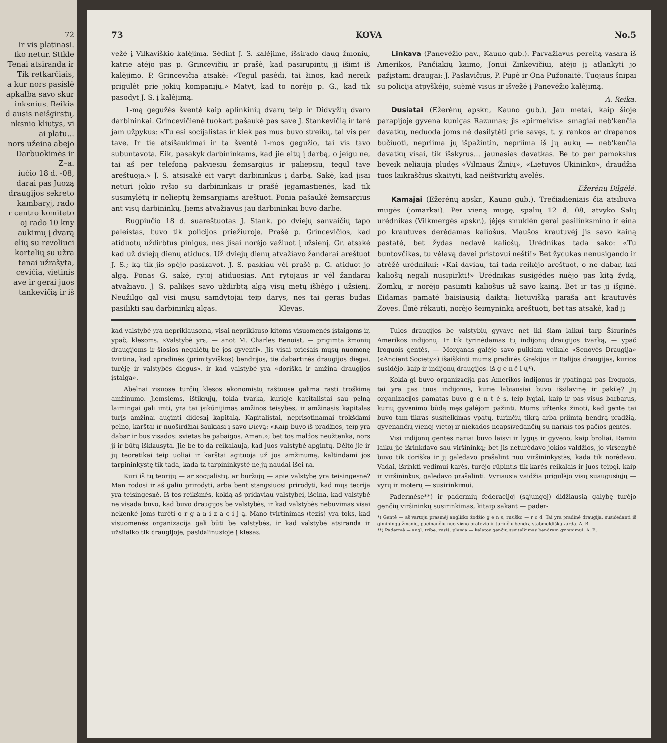72
ir vis platinasi.
iko netur. Stikle
Tenai atsiranda ir
Tik retkarčiais,
a kur nors pasislė
apkalba savo skur
inksnius. Reikia
d ausis neišgirstų,
nksnio kliutys, vi
ai platu...
nors užeina abejo
Darbuokimės ir
Z–a.
iučio 18 d. -08,
darai pas Juozą
draugijos sekreto
kambaryj, rado
r centro komiteto
oj rado 10 kny
aukimų į dvarą
elių su revoliuci
kortelių su užra
tenai užrašyta,
cevičia, vietinis
ave ir gerai juos
tankevičią ir iš
73 KOVA No.5
vežė į Vilkaviškio kalėjimą. Sėdint J. S. kalėjime, išsirado daug žmonių, katrie atėjo pas p. Grincevičių ir prašė, kad pasirupintų jį išimt iš kalėjimo. P. Grincevičia atsakė: «Tegul pasėdi, tai žinos, kad nereik prigulėt prie jokių kompanijų.» Matyt, kad to norėjo p. G., kad tik pasodyt J. S. į kalėjimą.
1-mą gegužės šventė kaip aplinkinių dvarų teip ir Didvyžių dvaro darbininkai. Grincevičienė tuokart pašaukė pas save J. Stankevičią ir tarė jam užpykus: «Tu esi socijalistas ir kiek pas mus buvo streikų, tai vis per tave. Ir tie atsišaukimai ir ta šventė 1-mos gegužio, tai vis tavo subuntavota. Eik, pasakyk darbininkams, kad jie eitų į darbą, o jeigu ne, tai aš per telefoną pakviesiu žemsargius ir paliepsiu, tegul tave areštuoja.» J. S. atsisakė eit varyt darbininkus į darbą. Sakė, kad jisai neturi jokio ryšio su darbininkais ir prašė jegamastienės, kad tik susimylėtų ir nelieptų žemsargiams areštuot. Ponia pašaukė žemsargius ant visų darbininkų. Jiems atvažiavus jau darbininkai buvo darbe.
Rugpiučio 18 d. suareštuotas J. Stank. po dviejų sanvaičių tapo paleistas, buvo tik policijos priežiuroje. Prašė p. Grincevičios, kad atiduotų uždirbtus pinigus, nes jisai norėjo važiuot į užsienį. Gr. atsakė kad už dviejų dienų atiduos. Už dviejų dienų atvažiavo žandarai areštuot J. S.; ką tik jis spėjo pasikavot. J. S. paskiau vėl prašė p. G. atiduot jo algą. Ponas G. sakė, rytoj atiduosiąs. Ant rytojaus ir vėl žandarai atvažiavo. J. S. palikęs savo uždirbtą algą visų metų išbėgo į užsienį. Neužilgo gal visi mųsų samdytojai teip darys, nes tai geras budas pasilikti sau darbininkų algas. Klevas.
Linkava (Panevėžio pav., Kauno gub.). Parvažiavus pereitą vasarą iš Amerikos, Pančiakių kaimo, Jonui Zinkevičiui, atėjo jį atlankyti jo pažįstami draugai: J. Paslavičius, P. Pupė ir Ona Pužonaitė. Tuojaus šnipai su policija atpyškėjo, suėmė visus ir išvežė į Panevėžio kalėjimą.
A. Reika.
Dusiatai (Ežerėnų apskr., Kauno gub.). Jau metai, kaip šioje parapijoje gyvena kunigas Razumas; jis «pirmeivis»: smagiai neb'kenčia davatkų, neduoda joms nė dasilytėti prie savęs, t. y. rankos ar drapanos bučiuoti, nepriima jų išpažintin, nepriima iš jų aukų — neb'kenčia davatkų visai, tik išskyrus... jaunasias davatkas. Be to per pamokslus beveik neliauja pludęs «Vilniaus Žinių», «Lietuvos Ukininko», draudžia tuos laikraščius skaityti, kad neištvirktų avelės.
Ežerėnų Dilgėlė.
Kamajai (Ežerėnų apskr., Kauno gub.). Trečiadieniais čia atsibuva mugės (jomarkai). Per vieną mugę, spalių 12 d. 08, atvyko Salų urėdnikas (Vilkmergės apskr.), įėjęs smuklėn gerai pasilinksmino ir eina po krautuves derėdamas kaliošus. Maušos krautuvėj jis savo kainą pastatė, bet žydas nedavė kaliošų. Urėdnikas tada sako: «Tu buntovčikas, tu vėlavą davei pristovui nešti!» Bet žydukas nenusigando ir atrėžė urėdnikui: «Kai daviau, tai tada reikėjo areštuot, o ne dabar, kai kaliošų negali nusipirkti!» Urėdnikas susigėdęs nuėjo pas kitą žydą, Zomkų, ir norėjo pasiimti kaliošus už savo kainą. Bet ir tas jį išginė. Eidamas pamatė baisiausią daiktą: lietuvišką parašą ant krautuvės Zoves. Ėmė rėkauti, norėjo šeimyninką areštuoti, bet tas atsakė, kad jį
kad valstybė yra nepriklausoma, visai nepriklauso kitoms visuomenės įstaigoms ir, ypač, klesoms. «Valstybė yra, — anot M. Charles Benoist, — prigimta žmonių draugijoms ir šiosios negalėtų be jos gyventi». Jis visai priešais mųsų nuomonę tvirtina, kad «pradinės (primityviškos) bendrijos, tie dabartinės draugijos diegai, turėję ir valstybės diegus», ir kad valstybė yra «doriška ir amžina draugijos įstaiga».
Abelnai visuose turčių klesos ekonomistų raštuose galima rasti troškimą amžinumo. Jiemsiems, ištikrųjų, tokia tvarka, kurioje kapitalistai sau pelną laimingai gali imti, yra tai įsikūnijimas amžinos teisybės, ir amžinasis kapitalas turįs amžinai auginti didesnį kapitalą. Kapitalistai, neprisotinamai trokšdami pelno, karštai ir nuoširdžiai šaukiasi į savo Dievą: «Kaip buvo iš pradžios, teip yra dabar ir bus visados: svietas be pabaigos. Amen.»; bet tos maldos neužtenka, nors ji ir būtų išklausyta. Jie be to da reikalauja, kad juos valstybė apgintų. Dėlto jie ir jų teoretikai teip uoliai ir karštai agituoja už jos amžinumą, kaltindami jos tarpininkystę tik tada, kada ta tarpininkystė ne jų naudai išei na.
Kuri iš tų teorijų — ar socijalistų, ar buržujų — apie valstybę yra teisingesnė? Man rodosi ir aš galiu prirodyti, arba bent stengsiuosi prirodyti, kad mųs teorija yra teisingesnė. Iš tos reikšmės, kokią aš pridaviau valstybei, išeina, kad valstybė ne visada buvo, kad buvo draugijos be valstybės, ir kad valstybės nebuvimas visai nekenkė joms turėti o r g a n i z a c i j ą. Mano tvirtinimas (tezis) yra toks, kad visuomenės organizacija gali būti be valstybės, ir kad valstybė atsiranda ir užsilaiko tik draugijoje, pasidalinusioje į klesas.
Tulos draugijos be valstybių gyvavo net iki šiam laikui tarp Šiaurinės Amerikos indijonų. Ir tik tyrinėdamas tų indijonų draugijos tvarką, — ypač Iroquois gentės, — Morganas galėjo savo puikiam veikale «Senovės Draugija» («Ancient Society») išaiškinti mums pradinės Grekijos ir Italijos draugijas, kurios susidėjo, kaip ir indijonų draugijos, iš g e n č i ų*).
Kokia gi buvo organizacija pas Amerikos indijonus ir ypatingai pas Iroquois, tai yra pas tuos indijonus, kurie labiausiai buvo išsilavinę ir pakilę? Jų organizacijos pamatas buvo g e n t ė s, teip lygiai, kaip ir pas visus barbarus, kurių gyvenimo būdą męs galėjom pažinti. Mums užtenka žinoti, kad gentė tai buvo tam tikras susitelkimas ypatų, turinčių tikrą arba priimtą bendrą pradžią, gyvenančių vienoj vietoj ir niekados neapsivedančių su nariais tos pačios gentės.
Visi indijonų gentės nariai buvo laisvi ir lygųs ir gyveno, kaip broliai. Ramiu laiku jie išrinkdavo sau viršininką; bet jis neturėdavo jokios valdžios, jo viršenybė buvo tik doriška ir jį galėdavo prašalint nuo viršininkystės, kada tik norėdavo. Vadai, išrinkti vedimui karės, turėjo rūpintis tik karės reikalais ir juos teipgi, kaip ir viršininkus, galėdavo prašalinti. Vyriausia vaidžia prigulėjo visų suaugusiųjų — vyrų ir moterų — susirinkimui.
Padermėse**) ir padermių federacijoj (sąjungoj) didžiausią galybę turėjo genčių viršininkų susirinkimas, kitaip sakant — pader-
*) Gentė — aš vartoju prasmėj angliško žodžio g e n s, rusiško — r o d. Tai yra pradinė draugija, susidedanti iš giminingų žmonių, paeinančių nuo vieno pratėvio ir turinčių bendrą stabmeldišką vardą. A. B.
**) Padermė — angl. tribe, rusiš. plemia — keletos genčių susitelkimas bendram gyvenimui. A. B.